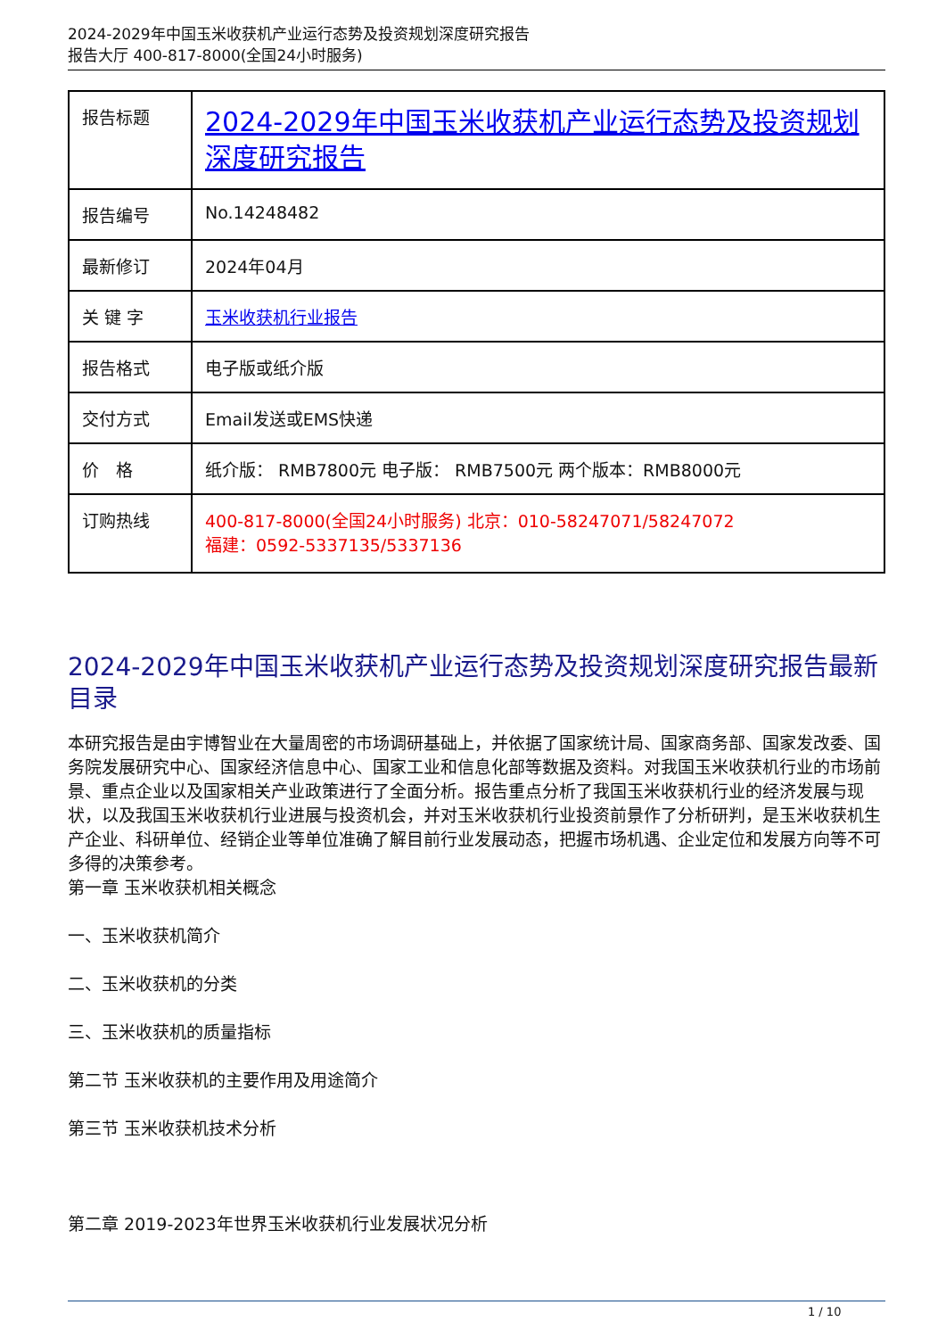2024-2029年中国玉米收获机产业运行态势及投资规划深度研究报告
报告大厅 400-817-8000(全国24小时服务)
| 报告标题 | 2024-2029年中国玉米收获机产业运行态势及投资规划深度研究报告 |
| 报告编号 | No.14248482 |
| 最新修订 | 2024年04月 |
| 关 键 字 | 玉米收获机行业报告 |
| 报告格式 | 电子版或纸介版 |
| 交付方式 | Email发送或EMS快递 |
| 价 格 | 纸介版： RMB7800元 电子版： RMB7500元 两个版本：RMB8000元 |
| 订购热线 | 400-817-8000(全国24小时服务) 北京：010-58247071/58247072 福建：0592-5337135/5337136 |
2024-2029年中国玉米收获机产业运行态势及投资规划深度研究报告最新目录
本研究报告是由宇博智业在大量周密的市场调研基础上，并依据了国家统计局、国家商务部、国家发改委、国务院发展研究中心、国家经济信息中心、国家工业和信息化部等数据及资料。对我国玉米收获机行业的市场前景、重点企业以及国家相关产业政策进行了全面分析。报告重点分析了我国玉米收获机行业的经济发展与现状，以及我国玉米收获机行业进展与投资机会，并对玉米收获机行业投资前景作了分析研判，是玉米收获机生产企业、科研单位、经销企业等单位准确了解目前行业发展动态，把握市场机遇、企业定位和发展方向等不可多得的决策参考。
第一章 玉米收获机相关概念
一、玉米收获机简介
二、玉米收获机的分类
三、玉米收获机的质量指标
第二节 玉米收获机的主要作用及用途简介
第三节 玉米收获机技术分析
第二章 2019-2023年世界玉米收获机行业发展状况分析
1 / 10